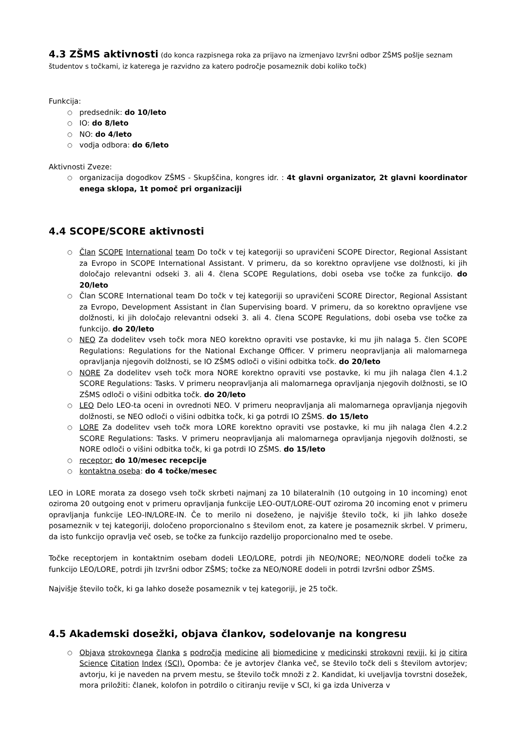4.3 ZŠMS aktivnosti (do konca razpisnega roka za prijavo na izmenjavo Izvršni odbor ZŠMS pošlje seznam študentov s točkami, iz katerega je razvidno za katero področje posameznik dobi koliko točk)
Funkcija:
predsednik: do 10/leto
IO: do 8/leto
NO: do 4/leto
vodja odbora: do 6/leto
Aktivnosti Zveze:
organizacija dogodkov ZŠMS - Skupščina, kongres idr. : 4t glavni organizator, 2t glavni koordinator enega sklopa, 1t pomoč pri organizaciji
4.4 SCOPE/SCORE aktivnosti
Član SCOPE International team Do točk v tej kategoriji so upravičeni SCOPE Director, Regional Assistant za Evropo in SCOPE International Assistant. V primeru, da so korektno opravljene vse dolžnosti, ki jih določajo relevantni odseki 3. ali 4. člena SCOPE Regulations, dobi oseba vse točke za funkcijo. do 20/leto
Član SCORE International team Do točk v tej kategoriji so upravičeni SCORE Director, Regional Assistant za Evropo, Development Assistant in član Supervising board. V primeru, da so korektno opravljene vse dolžnosti, ki jih določajo relevantni odseki 3. ali 4. člena SCOPE Regulations, dobi oseba vse točke za funkcijo. do 20/leto
NEO Za dodelitev vseh točk mora NEO korektno opraviti vse postavke, ki mu jih nalaga 5. člen SCOPE Regulations: Regulations for the National Exchange Officer. V primeru neopravljanja ali malomarnega opravljanja njegovih dolžnosti, se IO ZŠMS odloči o višini odbitka točk. do 20/leto
NORE Za dodelitev vseh točk mora NORE korektno opraviti vse postavke, ki mu jih nalaga člen 4.1.2 SCORE Regulations: Tasks. V primeru neopravljanja ali malomarnega opravljanja njegovih dolžnosti, se IO ZŠMS odloči o višini odbitka točk. do 20/leto
LEO Delo LEO-ta oceni in ovrednoti NEO. V primeru neopravljanja ali malomarnega opravljanja njegovih dolžnosti, se NEO odloči o višini odbitka točk, ki ga potrdi IO ZŠMS. do 15/leto
LORE Za dodelitev vseh točk mora LORE korektno opraviti vse postavke, ki mu jih nalaga člen 4.2.2 SCORE Regulations: Tasks. V primeru neopravljanja ali malomarnega opravljanja njegovih dolžnosti, se NORE odloči o višini odbitka točk, ki ga potrdi IO ZŠMS. do 15/leto
receptor: do 10/mesec recepcije
kontaktna oseba: do 4 točke/mesec
LEO in LORE morata za dosego vseh točk skrbeti najmanj za 10 bilateralnih (10 outgoing in 10 incoming) enot oziroma 20 outgoing enot v primeru opravljanja funkcije LEO-OUT/LORE-OUT oziroma 20 incoming enot v primeru opravljanja funkcije LEO-IN/LORE-IN. Če to merilo ni doseženo, je najvišje število točk, ki jih lahko doseže posameznik v tej kategoriji, določeno proporcionalno s številom enot, za katere je posameznik skrbel. V primeru, da isto funkcijo opravlja več oseb, se točke za funkcijo razdelijo proporcionalno med te osebe.
Točke receptorjem in kontaktnim osebam dodeli LEO/LORE, potrdi jih NEO/NORE; NEO/NORE dodeli točke za funkcijo LEO/LORE, potrdi jih Izvršni odbor ZŠMS; točke za NEO/NORE dodeli in potrdi Izvršni odbor ZŠMS.
Najvišje število točk, ki ga lahko doseže posameznik v tej kategoriji, je 25 točk.
4.5 Akademski dosežki, objava člankov, sodelovanje na kongresu
Objava strokovnega članka s področja medicine ali biomedicine v medicinski strokovni reviji, ki jo citira Science Citation Index (SCI). Opomba: če je avtorjev članka več, se število točk deli s številom avtorjev; avtorju, ki je naveden na prvem mestu, se število točk množi z 2. Kandidat, ki uveljavlja tovrstni dosežek, mora priložiti: članek, kolofon in potrdilo o citiranju revije v SCI, ki ga izda Univerza v